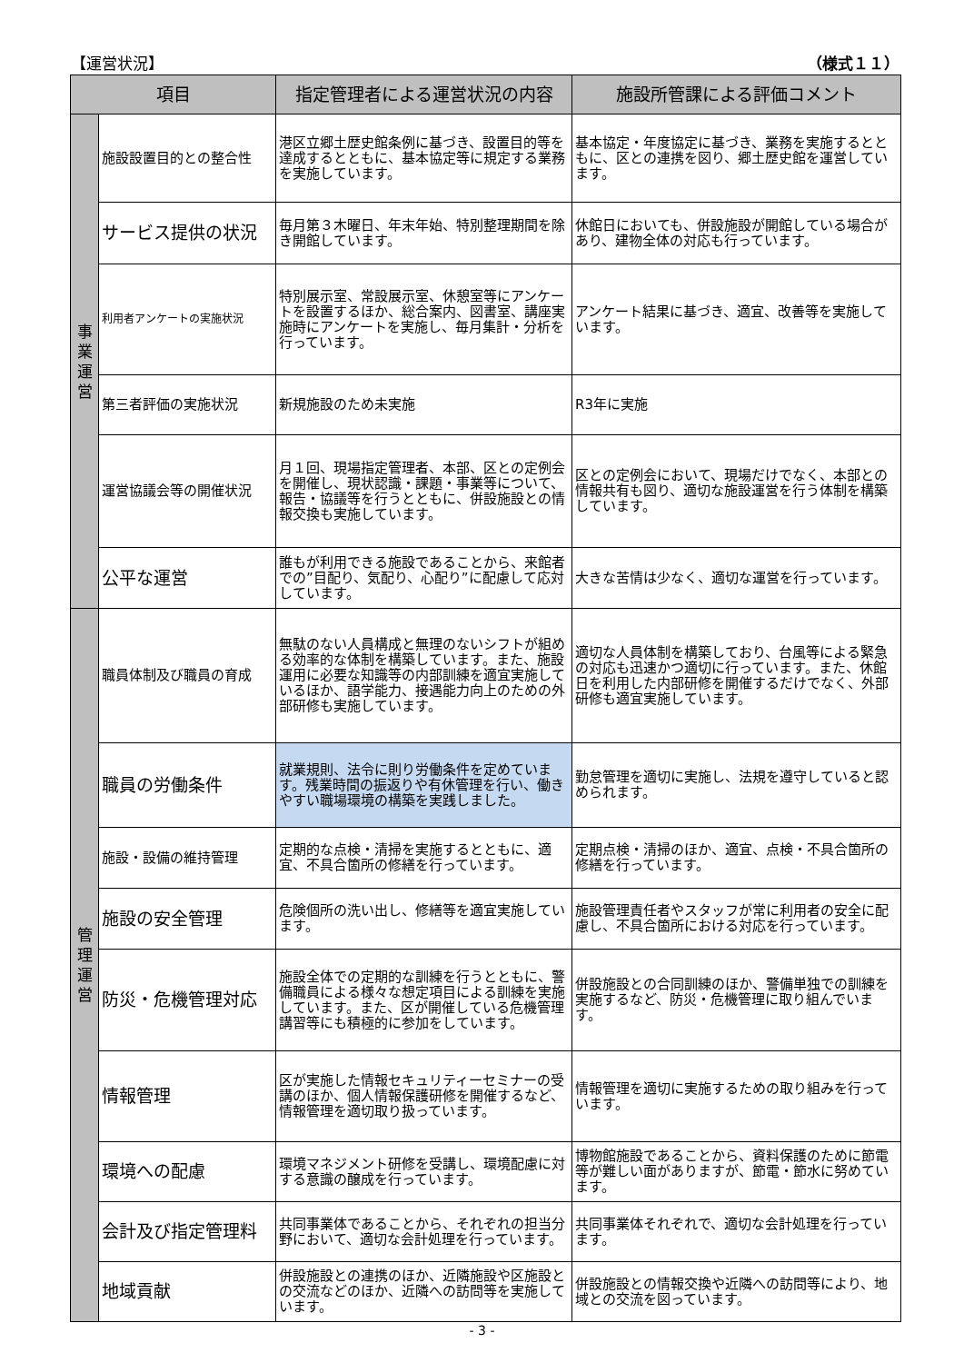【運営状況】 （様式１１）
| 項目 | | 指定管理者による運営状況の内容 | 施設所管課による評価コメント |
| --- | --- | --- | --- |
| 事 業 運 営 | 施設設置目的との整合性 | 港区立郷土歴史館条例に基づき、設置目的等を達成するとともに、基本協定等に規定する業務を実施しています。 | 基本協定・年度協定に基づき、業務を実施するとともに、区との連携を図り、郷土歴史館を運営しています。 |
| | サービス提供の状況 | 毎月第３木曜日、年末年始、特別整理期間を除き開館しています。 | 休館日においても、併設施設が開館している場合があり、建物全体の対応も行っています。 |
| | 利用者アンケートの実施状況 | 特別展示室、常設展示室、休憩室等にアンケートを設置するほか、総合案内、図書室、講座実施時にアンケートを実施し、毎月集計・分析を行っています。 | アンケート結果に基づき、適宜、改善等を実施しています。 |
| | 第三者評価の実施状況 | 新規施設のため未実施 | R3年に実施 |
| | 運営協議会等の開催状況 | 月１回、現場指定管理者、本部、区との定例会を開催し、現状認識・課題・事業等について、報告・協議等を行うとともに、併設施設との情報交換も実施しています。 | 区との定例会において、現場だけでなく、本部との情報共有も図り、適切な施設運営を行う体制を構築しています。 |
| | 公平な運営 | 誰もが利用できる施設であることから、来館者での”目配り、気配り、心配り”に配慮して応対しています。 | 大きな苦情は少なく、適切な運営を行っています。 |
| 管 理 運 営 | 職員体制及び職員の育成 | 無駄のない人員構成と無理のないシフトが組める効率的な体制を構築しています。また、施設運用に必要な知識等の内部訓練を適宜実施しているほか、語学能力、接遇能力向上のための外部研修も実施しています。 | 適切な人員体制を構築しており、台風等による緊急の対応も迅速かつ適切に行っています。また、休館日を利用した内部研修を開催するだけでなく、外部研修も適宜実施しています。 |
| | 職員の労働条件 | 就業規則、法令に則り労働条件を定めています。残業時間の振返りや有休管理を行い、働きやすい職場環境の構築を実践しました。 | 勤怠管理を適切に実施し、法規を遵守していると認められます。 |
| | 施設・設備の維持管理 | 定期的な点検・清掃を実施するとともに、適宜、不具合箇所の修繕を行っています。 | 定期点検・清掃のほか、適宜、点検・不具合箇所の修繕を行っています。 |
| | 施設の安全管理 | 危険個所の洗い出し、修繕等を適宜実施しています。 | 施設管理責任者やスタッフが常に利用者の安全に配慮し、不具合箇所における対応を行っています。 |
| | 防災・危機管理対応 | 施設全体での定期的な訓練を行うとともに、警備職員による様々な想定項目による訓練を実施しています。また、区が開催している危機管理講習等にも積極的に参加をしています。 | 併設施設との合同訓練のほか、警備単独での訓練を実施するなど、防災・危機管理に取り組んでいます。 |
| | 情報管理 | 区が実施した情報セキュリティーセミナーの受講のほか、個人情報保護研修を開催するなど、情報管理を適切取り扱っています。 | 情報管理を適切に実施するための取り組みを行っています。 |
| | 環境への配慮 | 環境マネジメント研修を受講し、環境配慮に対する意識の醸成を行っています。 | 博物館施設であることから、資料保護のために節電等が難しい面がありますが、節電・節水に努めています。 |
| | 会計及び指定管理料 | 共同事業体であることから、それぞれの担当分野において、適切な会計処理を行っています。 | 共同事業体それぞれで、適切な会計処理を行っています。 |
| | 地域貢献 | 併設施設との連携のほか、近隣施設や区施設との交流などのほか、近隣への訪問等を実施しています。 | 併設施設との情報交換や近隣への訪問等により、地域との交流を図っています。 |
- 3 -